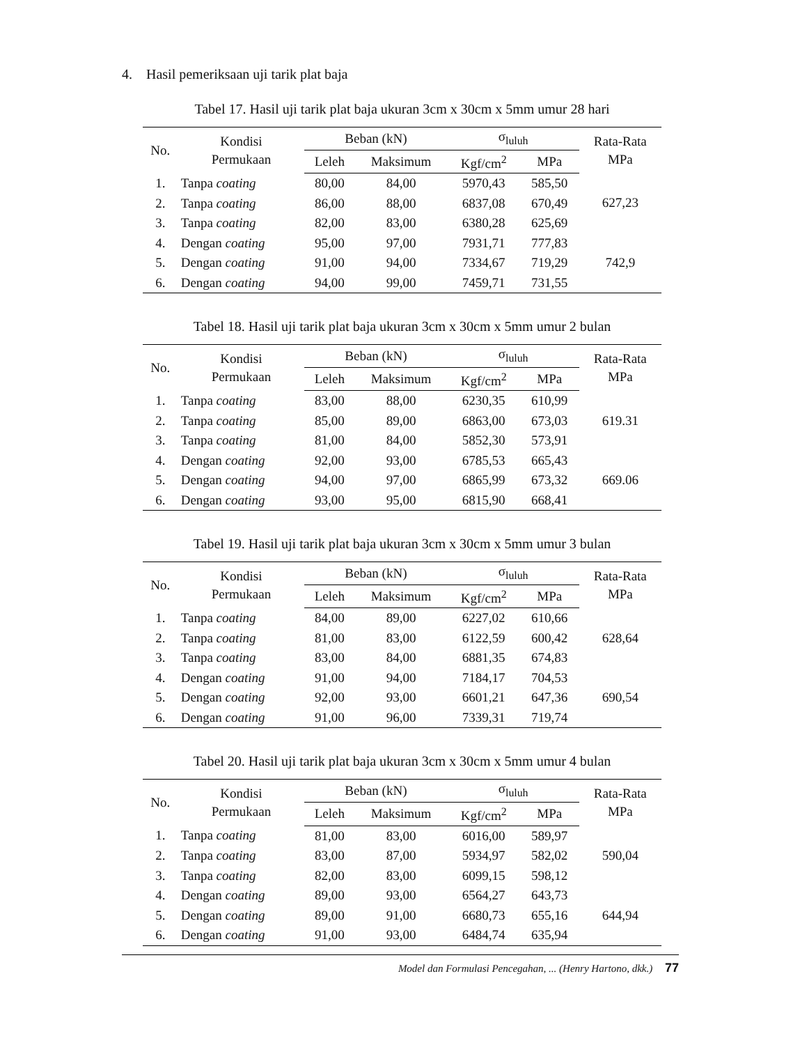4. Hasil pemeriksaan uji tarik plat baja
Tabel 17. Hasil uji tarik plat baja ukuran 3cm x 30cm x 5mm umur 28 hari
| No. | Kondisi Permukaan | Beban (kN) | | σ<sub>luluh</sub> | | Rata-Rata MPa |
| --- | --- | --- | --- | --- | --- | --- |
| | | Leleh | Maksimum | Kgf/cm<sup>2</sup> | MPa | |
| 1. | Tanpa coating | 80,00 | 84,00 | 5970,43 | 585,50 | 627,23 |
| 2. | Tanpa coating | 86,00 | 88,00 | 6837,08 | 670,49 | |
| 3. | Tanpa coating | 82,00 | 83,00 | 6380,28 | 625,69 | |
| 4. | Dengan coating | 95,00 | 97,00 | 7931,71 | 777,83 | 742,9 |
| 5. | Dengan coating | 91,00 | 94,00 | 7334,67 | 719,29 | |
| 6. | Dengan coating | 94,00 | 99,00 | 7459,71 | 731,55 | |
Tabel 18. Hasil uji tarik plat baja ukuran 3cm x 30cm x 5mm umur 2 bulan
| No. | Kondisi Permukaan | Beban (kN) | | σ<sub>luluh</sub> | | Rata-Rata MPa |
| --- | --- | --- | --- | --- | --- | --- |
| | | Leleh | Maksimum | Kgf/cm<sup>2</sup> | MPa | |
| 1. | Tanpa coating | 83,00 | 88,00 | 6230,35 | 610,99 | 619.31 |
| 2. | Tanpa coating | 85,00 | 89,00 | 6863,00 | 673,03 | |
| 3. | Tanpa coating | 81,00 | 84,00 | 5852,30 | 573,91 | |
| 4. | Dengan coating | 92,00 | 93,00 | 6785,53 | 665,43 | 669.06 |
| 5. | Dengan coating | 94,00 | 97,00 | 6865,99 | 673,32 | |
| 6. | Dengan coating | 93,00 | 95,00 | 6815,90 | 668,41 | |
Tabel 19. Hasil uji tarik plat baja ukuran 3cm x 30cm x 5mm umur 3 bulan
| No. | Kondisi Permukaan | Beban (kN) | | σ<sub>luluh</sub> | | Rata-Rata MPa |
| --- | --- | --- | --- | --- | --- | --- |
| | | Leleh | Maksimum | Kgf/cm<sup>2</sup> | MPa | |
| 1. | Tanpa coating | 84,00 | 89,00 | 6227,02 | 610,66 | 628,64 |
| 2. | Tanpa coating | 81,00 | 83,00 | 6122,59 | 600,42 | |
| 3. | Tanpa coating | 83,00 | 84,00 | 6881,35 | 674,83 | |
| 4. | Dengan coating | 91,00 | 94,00 | 7184,17 | 704,53 | 690,54 |
| 5. | Dengan coating | 92,00 | 93,00 | 6601,21 | 647,36 | |
| 6. | Dengan coating | 91,00 | 96,00 | 7339,31 | 719,74 | |
Tabel 20. Hasil uji tarik plat baja ukuran 3cm x 30cm x 5mm umur 4 bulan
| No. | Kondisi Permukaan | Beban (kN) | | σ<sub>luluh</sub> | | Rata-Rata MPa |
| --- | --- | --- | --- | --- | --- | --- |
| | | Leleh | Maksimum | Kgf/cm<sup>2</sup> | MPa | |
| 1. | Tanpa coating | 81,00 | 83,00 | 6016,00 | 589,97 | 590,04 |
| 2. | Tanpa coating | 83,00 | 87,00 | 5934,97 | 582,02 | |
| 3. | Tanpa coating | 82,00 | 83,00 | 6099,15 | 598,12 | |
| 4. | Dengan coating | 89,00 | 93,00 | 6564,27 | 643,73 | 644,94 |
| 5. | Dengan coating | 89,00 | 91,00 | 6680,73 | 655,16 | |
| 6. | Dengan coating | 91,00 | 93,00 | 6484,74 | 635,94 | |
Model dan Formulasi Pencegahan, ... (Henry Hartono, dkk.) 77